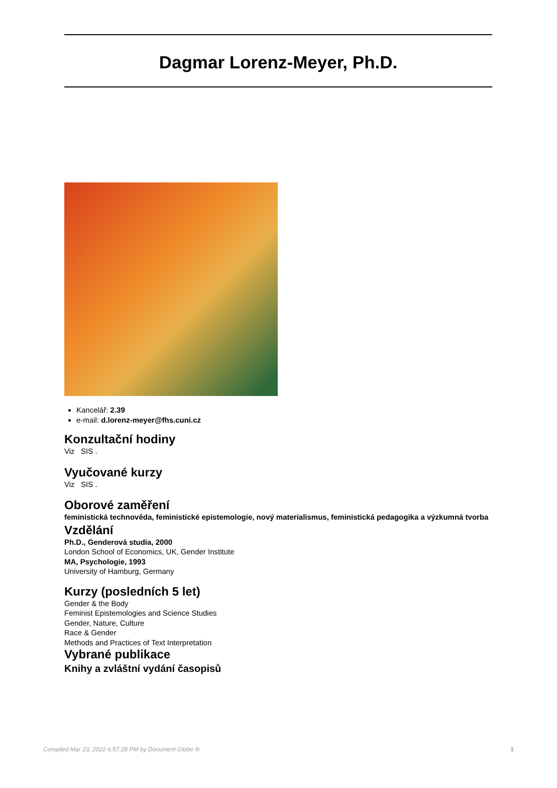Dagmar Lorenz-Meyer, Ph.D.
Kancelář: 2.39
e-mail: d.lorenz-meyer@fhs.cuni.cz
Konzultační hodiny
Viz SIS .
Vyučované kurzy
Viz SIS .
Oborové zaměření
feministická technověda, feministické epistemologie, nový materialismus, feministická pedagogika a výzkumná tvorba
Vzdělání
Ph.D., Genderová studia, 2000
London School of Economics, UK, Gender Institute
MA, Psychologie, 1993
University of Hamburg, Germany
Kurzy (posledních 5 let)
Gender & the Body
Feminist Epistemologies and Science Studies
Gender, Nature, Culture
Race & Gender
Methods and Practices of Text Interpretation
Vybrané publikace
Knihy a zvláštní vydání časopisů
Compiled Mar 23, 2022 6:57:28 PM by Document Globe ® 1